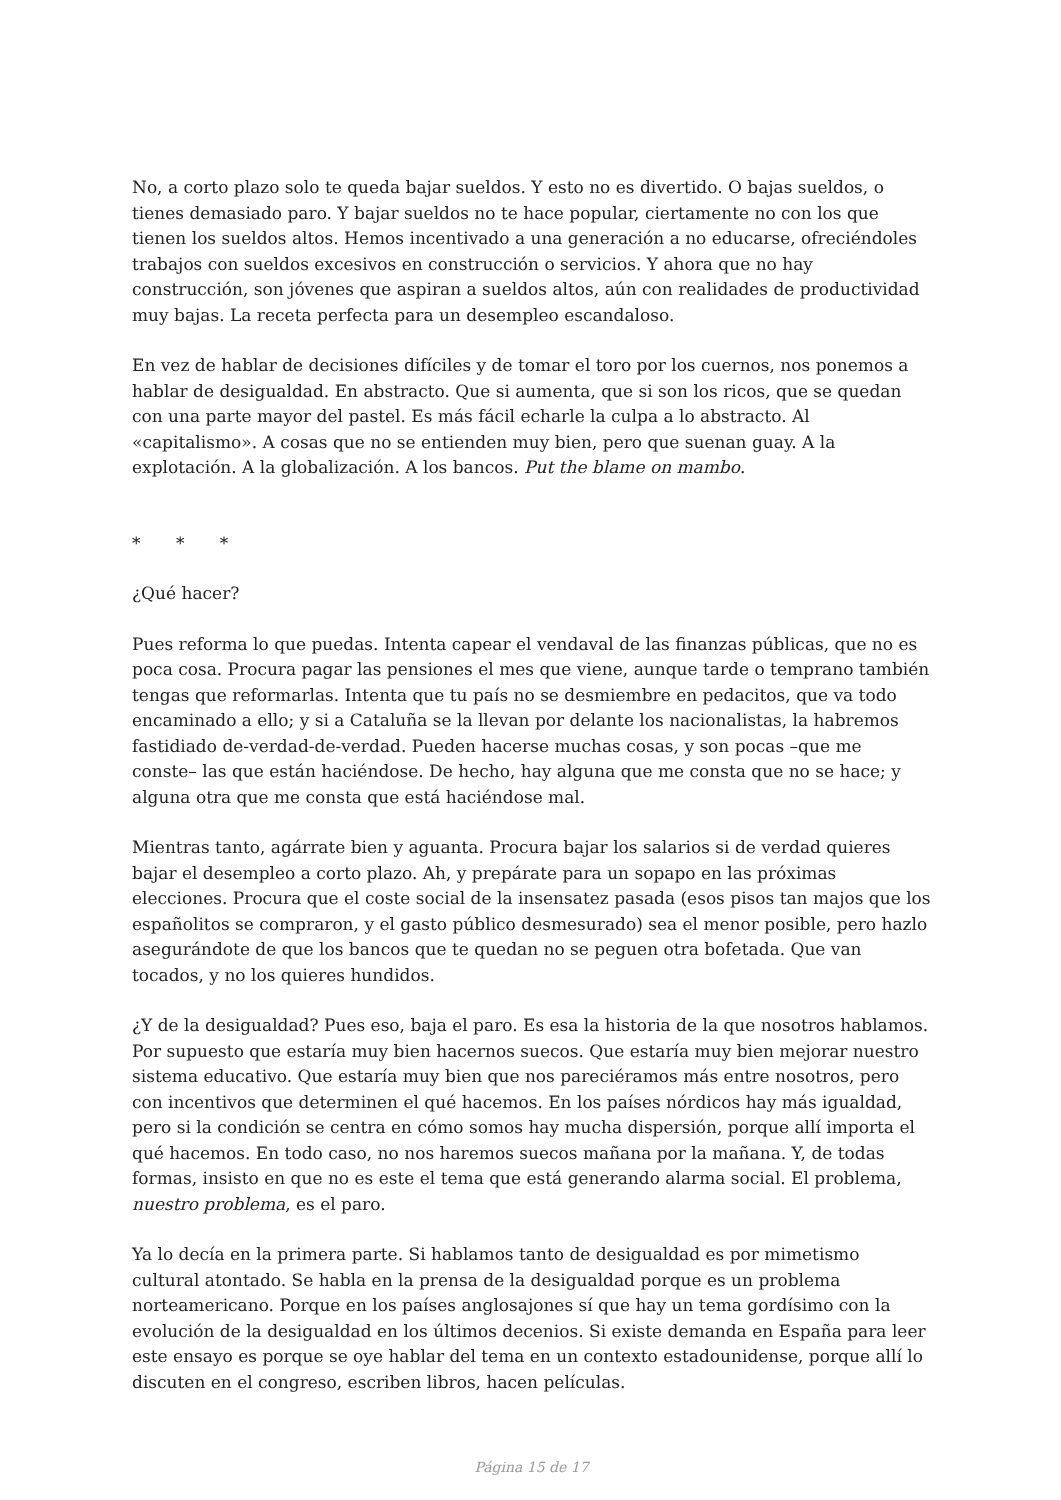No, a corto plazo solo te queda bajar sueldos. Y esto no es divertido. O bajas sueldos, o tienes demasiado paro. Y bajar sueldos no te hace popular, ciertamente no con los que tienen los sueldos altos. Hemos incentivado a una generación a no educarse, ofreciéndoles trabajos con sueldos excesivos en construcción o servicios. Y ahora que no hay construcción, son jóvenes que aspiran a sueldos altos, aún con realidades de productividad muy bajas. La receta perfecta para un desempleo escandaloso.
En vez de hablar de decisiones difíciles y de tomar el toro por los cuernos, nos ponemos a hablar de desigualdad. En abstracto. Que si aumenta, que si son los ricos, que se quedan con una parte mayor del pastel. Es más fácil echarle la culpa a lo abstracto. Al «capitalismo». A cosas que no se entienden muy bien, pero que suenan guay. A la explotación. A la globalización. A los bancos. Put the blame on mambo.
* * *
¿Qué hacer?
Pues reforma lo que puedas. Intenta capear el vendaval de las finanzas públicas, que no es poca cosa. Procura pagar las pensiones el mes que viene, aunque tarde o temprano también tengas que reformarlas. Intenta que tu país no se desmiembre en pedacitos, que va todo encaminado a ello; y si a Cataluña se la llevan por delante los nacionalistas, la habremos fastidiado de-verdad-de-verdad. Pueden hacerse muchas cosas, y son pocas –que me conste– las que están haciéndose. De hecho, hay alguna que me consta que no se hace; y alguna otra que me consta que está haciéndose mal.
Mientras tanto, agárrate bien y aguanta. Procura bajar los salarios si de verdad quieres bajar el desempleo a corto plazo. Ah, y prepárate para un sopapo en las próximas elecciones. Procura que el coste social de la insensatez pasada (esos pisos tan majos que los españolitos se compraron, y el gasto público desmesurado) sea el menor posible, pero hazlo asegurándote de que los bancos que te quedan no se peguen otra bofetada. Que van tocados, y no los quieres hundidos.
¿Y de la desigualdad? Pues eso, baja el paro. Es esa la historia de la que nosotros hablamos. Por supuesto que estaría muy bien hacernos suecos. Que estaría muy bien mejorar nuestro sistema educativo. Que estaría muy bien que nos pareciéramos más entre nosotros, pero con incentivos que determinen el qué hacemos. En los países nórdicos hay más igualdad, pero si la condición se centra en cómo somos hay mucha dispersión, porque allí importa el qué hacemos. En todo caso, no nos haremos suecos mañana por la mañana. Y, de todas formas, insisto en que no es este el tema que está generando alarma social. El problema, nuestro problema, es el paro.
Ya lo decía en la primera parte. Si hablamos tanto de desigualdad es por mimetismo cultural atontado. Se habla en la prensa de la desigualdad porque es un problema norteamericano. Porque en los países anglosajones sí que hay un tema gordísimo con la evolución de la desigualdad en los últimos decenios. Si existe demanda en España para leer este ensayo es porque se oye hablar del tema en un contexto estadounidense, porque allí lo discuten en el congreso, escriben libros, hacen películas.
Página 15 de 17